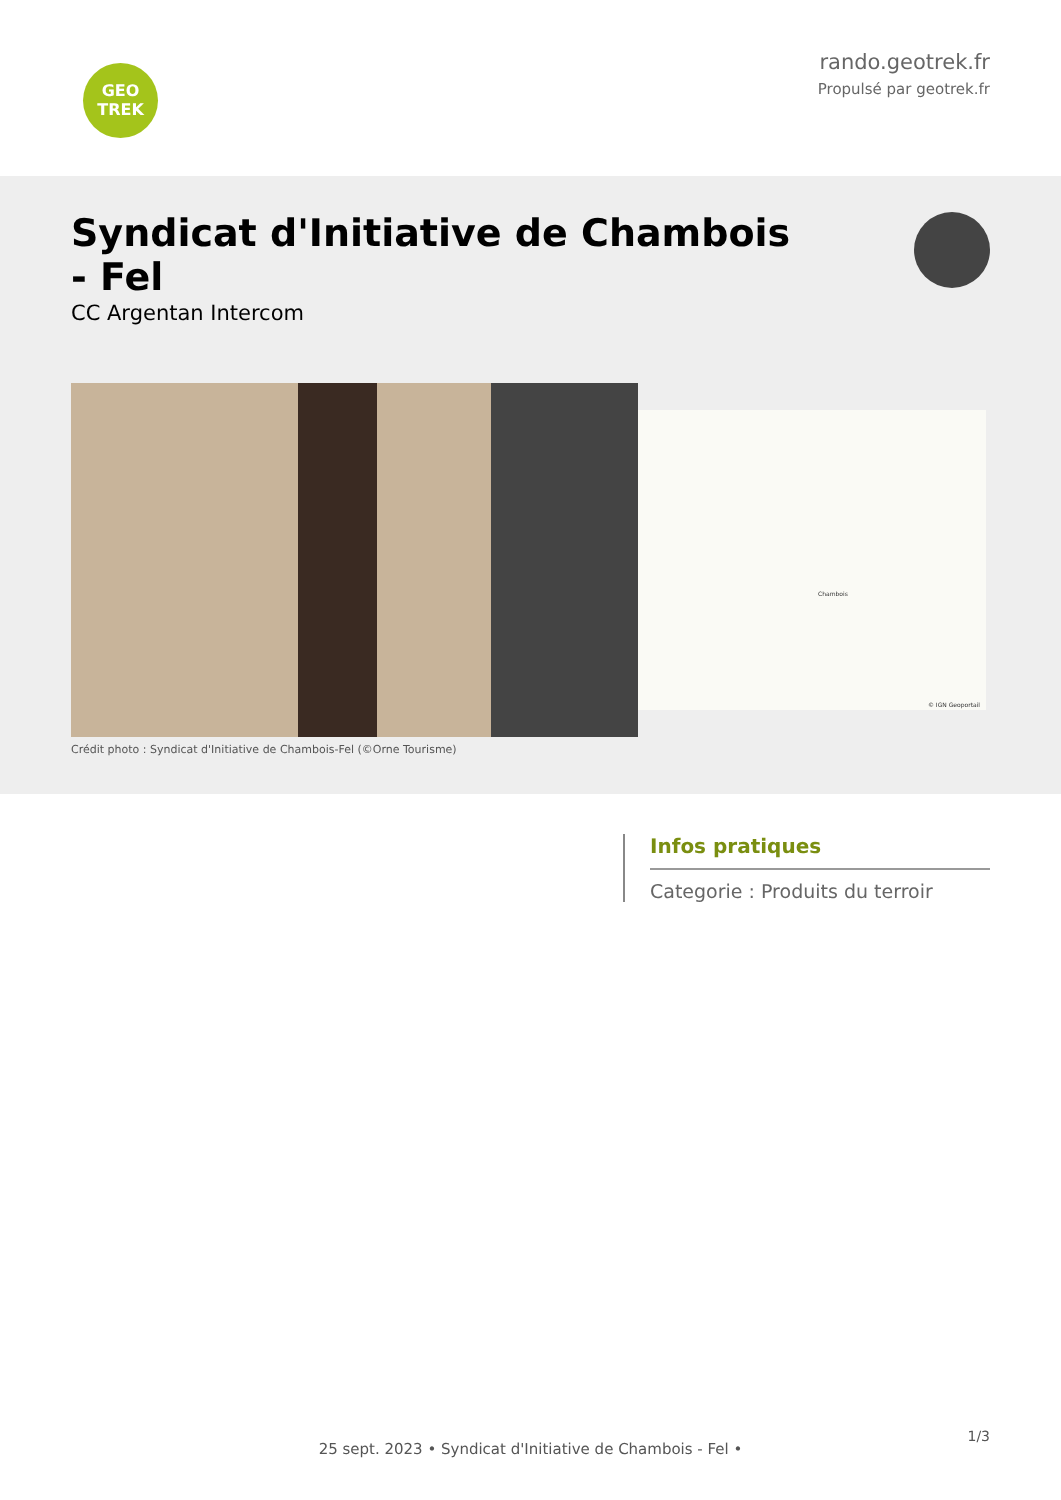GEO
TREK
rando.geotrek.fr
Propulsé par geotrek.fr
Syndicat d'Initiative de Chambois - Fel
CC Argentan Intercom
Crédit photo : Syndicat d'Initiative de Chambois-Fel (©Orne Tourisme)
Chambois
© IGN Geoportail
Infos pratiques
Categorie : Produits du terroir
1/3
25 sept. 2023 • Syndicat d'Initiative de Chambois - Fel •